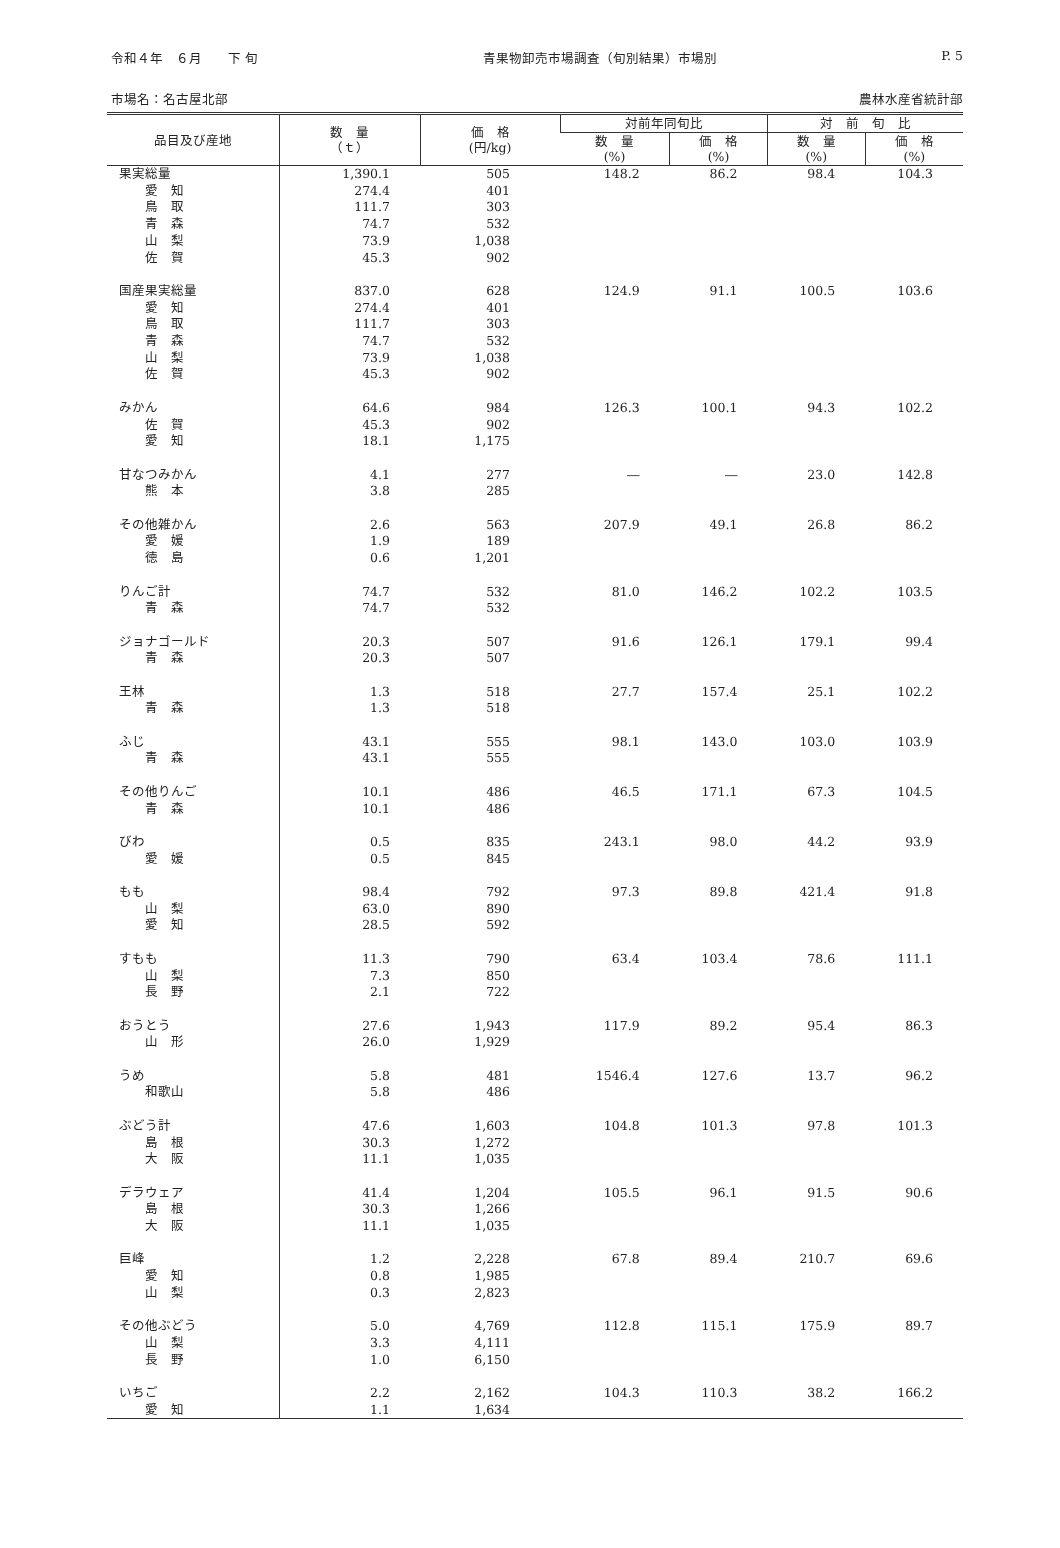令和４年　６月　　下 旬 青果物卸売市場調査（旬別結果）市場別 P. 5
市場名：名古屋北部 農林水産省統計部
| 品目及び産地 | 数 量 （ｔ） | 価 格 (円/kg) | 対前年同旬比 | | 対 前 旬 比 | |
| --- | --- | --- | --- | --- | --- | --- |
| | | | 数 量 (%) | 価 格 (%) | 数 量 (%) | 価 格 (%) |
| 果実総量 | 1,390.1 | 505 | 148.2 | 86.2 | 98.4 | 104.3 |
| 愛 知 | 274.4 | 401 | | | | |
| 鳥 取 | 111.7 | 303 | | | | |
| 青 森 | 74.7 | 532 | | | | |
| 山 梨 | 73.9 | 1,038 | | | | |
| 佐 賀 | 45.3 | 902 | | | | |
| 国産果実総量 | 837.0 | 628 | 124.9 | 91.1 | 100.5 | 103.6 |
| 愛 知 | 274.4 | 401 | | | | |
| 鳥 取 | 111.7 | 303 | | | | |
| 青 森 | 74.7 | 532 | | | | |
| 山 梨 | 73.9 | 1,038 | | | | |
| 佐 賀 | 45.3 | 902 | | | | |
| みかん | 64.6 | 984 | 126.3 | 100.1 | 94.3 | 102.2 |
| 佐 賀 | 45.3 | 902 | | | | |
| 愛 知 | 18.1 | 1,175 | | | | |
| 甘なつみかん | 4.1 | 277 | ― | ― | 23.0 | 142.8 |
| 熊 本 | 3.8 | 285 | | | | |
| その他雑かん | 2.6 | 563 | 207.9 | 49.1 | 26.8 | 86.2 |
| 愛 媛 | 1.9 | 189 | | | | |
| 徳 島 | 0.6 | 1,201 | | | | |
| りんご計 | 74.7 | 532 | 81.0 | 146.2 | 102.2 | 103.5 |
| 青 森 | 74.7 | 532 | | | | |
| ジョナゴールド | 20.3 | 507 | 91.6 | 126.1 | 179.1 | 99.4 |
| 青 森 | 20.3 | 507 | | | | |
| 王林 | 1.3 | 518 | 27.7 | 157.4 | 25.1 | 102.2 |
| 青 森 | 1.3 | 518 | | | | |
| ふじ | 43.1 | 555 | 98.1 | 143.0 | 103.0 | 103.9 |
| 青 森 | 43.1 | 555 | | | | |
| その他りんご | 10.1 | 486 | 46.5 | 171.1 | 67.3 | 104.5 |
| 青 森 | 10.1 | 486 | | | | |
| びわ | 0.5 | 835 | 243.1 | 98.0 | 44.2 | 93.9 |
| 愛 媛 | 0.5 | 845 | | | | |
| もも | 98.4 | 792 | 97.3 | 89.8 | 421.4 | 91.8 |
| 山 梨 | 63.0 | 890 | | | | |
| 愛 知 | 28.5 | 592 | | | | |
| すもも | 11.3 | 790 | 63.4 | 103.4 | 78.6 | 111.1 |
| 山 梨 | 7.3 | 850 | | | | |
| 長 野 | 2.1 | 722 | | | | |
| おうとう | 27.6 | 1,943 | 117.9 | 89.2 | 95.4 | 86.3 |
| 山 形 | 26.0 | 1,929 | | | | |
| うめ | 5.8 | 481 | 1546.4 | 127.6 | 13.7 | 96.2 |
| 和歌山 | 5.8 | 486 | | | | |
| ぶどう計 | 47.6 | 1,603 | 104.8 | 101.3 | 97.8 | 101.3 |
| 島 根 | 30.3 | 1,272 | | | | |
| 大 阪 | 11.1 | 1,035 | | | | |
| デラウェア | 41.4 | 1,204 | 105.5 | 96.1 | 91.5 | 90.6 |
| 島 根 | 30.3 | 1,266 | | | | |
| 大 阪 | 11.1 | 1,035 | | | | |
| 巨峰 | 1.2 | 2,228 | 67.8 | 89.4 | 210.7 | 69.6 |
| 愛 知 | 0.8 | 1,985 | | | | |
| 山 梨 | 0.3 | 2,823 | | | | |
| その他ぶどう | 5.0 | 4,769 | 112.8 | 115.1 | 175.9 | 89.7 |
| 山 梨 | 3.3 | 4,111 | | | | |
| 長 野 | 1.0 | 6,150 | | | | |
| いちご | 2.2 | 2,162 | 104.3 | 110.3 | 38.2 | 166.2 |
| 愛 知 | 1.1 | 1,634 | | | | |